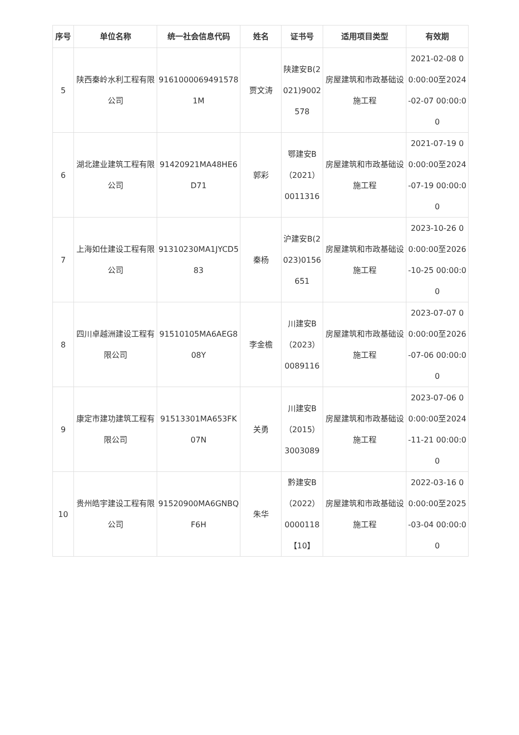| 序号 | 单位名称 | 统一社会信息代码 | 姓名 | 证书号 | 适用项目类型 | 有效期 |
| --- | --- | --- | --- | --- | --- | --- |
| 5 | 陕西秦岭水利工程有限公司 | 91610000694915781M | 贾文涛 | 陕建安B(2021)9002578 | 房屋建筑和市政基础设施工程 | 2021-02-08 00:00:00至2024-02-07 00:00:00 |
| 6 | 湖北建业建筑工程有限公司 | 91420921MA48HE6D71 | 郭彩 | 鄂建安B（2021）0011316 | 房屋建筑和市政基础设施工程 | 2021-07-19 00:00:00至2024-07-19 00:00:00 |
| 7 | 上海如仕建设工程有限公司 | 91310230MA1JYCD583 | 秦杨 | 沪建安B(2023)0156651 | 房屋建筑和市政基础设施工程 | 2023-10-26 00:00:00至2026-10-25 00:00:00 |
| 8 | 四川卓越洲建设工程有限公司 | 91510105MA6AEG808Y | 李金檐 | 川建安B（2023）0089116 | 房屋建筑和市政基础设施工程 | 2023-07-07 00:00:00至2026-07-06 00:00:00 |
| 9 | 康定市建功建筑工程有限公司 | 91513301MA653FK07N | 关勇 | 川建安B（2015）3003089 | 房屋建筑和市政基础设施工程 | 2023-07-06 00:00:00至2024-11-21 00:00:00 |
| 10 | 贵州皓宇建设工程有限公司 | 91520900MA6GNBQF6H | 朱华 | 黔建安B（2022）0000118【10】 | 房屋建筑和市政基础设施工程 | 2022-03-16 00:00:00至2025-03-04 00:00:00 |